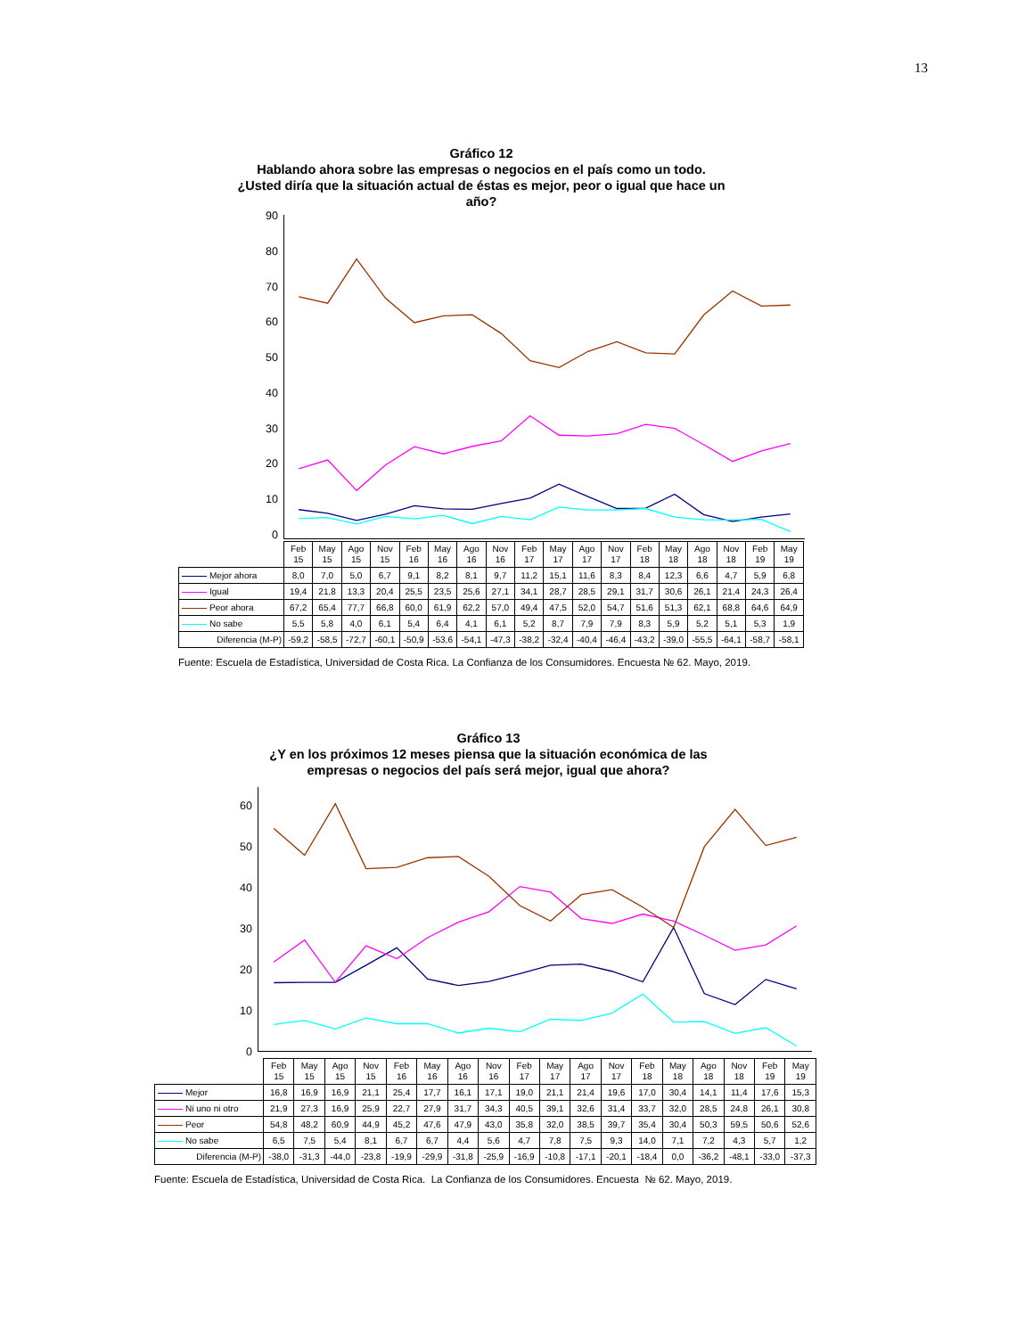13
Gráfico 12
Hablando ahora sobre las empresas o negocios en el país como un todo.
¿Usted diría que la situación actual de éstas es mejor, peor o igual que hace un
año?
90
80
70
60
50
40
30
20
10
0
| | Feb 15 | May 15 | Ago 15 | Nov 15 | Feb 16 | May 16 | Ago 16 | Nov 16 | Feb 17 | May 17 | Ago 17 | Nov 17 | Feb 18 | May 18 | Ago 18 | Nov 18 | Feb 19 | May 19 |
| Mejor ahora | 8,0 | 7,0 | 5,0 | 6,7 | 9,1 | 8,2 | 8,1 | 9,7 | 11,2 | 15,1 | 11,6 | 8,3 | 8,4 | 12,3 | 6,6 | 4,7 | 5,9 | 6,8 |
| Igual | 19,4 | 21,8 | 13,3 | 20,4 | 25,5 | 23,5 | 25,6 | 27,1 | 34,1 | 28,7 | 28,5 | 29,1 | 31,7 | 30,6 | 26,1 | 21,4 | 24,3 | 26,4 |
| Peor ahora | 67,2 | 65,4 | 77,7 | 66,8 | 60,0 | 61,9 | 62,2 | 57,0 | 49,4 | 47,5 | 52,0 | 54,7 | 51,6 | 51,3 | 62,1 | 68,8 | 64,6 | 64,9 |
| No sabe | 5,5 | 5,8 | 4,0 | 6,1 | 5,4 | 6,4 | 4,1 | 6,1 | 5,2 | 8,7 | 7,9 | 7,9 | 8,3 | 5,9 | 5,2 | 5,1 | 5,3 | 1,9 |
| Diferencia (M-P) | -59,2 | -58,5 | -72,7 | -60,1 | -50,9 | -53,6 | -54,1 | -47,3 | -38,2 | -32,4 | -40,4 | -46,4 | -43,2 | -39,0 | -55,5 | -64,1 | -58,7 | -58,1 |
Fuente: Escuela de Estadística, Universidad de Costa Rica. La Confianza de los Consumidores. Encuesta № 62. Mayo, 2019.
Gráfico 13
¿Y en los próximos 12 meses piensa que la situación económica de las
empresas o negocios del país será mejor, igual que ahora?
60
50
40
30
20
10
0
| | Feb 15 | May 15 | Ago 15 | Nov 15 | Feb 16 | May 16 | Ago 16 | Nov 16 | Feb 17 | May 17 | Ago 17 | Nov 17 | Feb 18 | May 18 | Ago 18 | Nov 18 | Feb 19 | May 19 |
| Mejor | 16,8 | 16,9 | 16,9 | 21,1 | 25,4 | 17,7 | 16,1 | 17,1 | 19,0 | 21,1 | 21,4 | 19,6 | 17,0 | 30,4 | 14,1 | 11,4 | 17,6 | 15,3 |
| Ni uno ni otro | 21,9 | 27,3 | 16,9 | 25,9 | 22,7 | 27,9 | 31,7 | 34,3 | 40,5 | 39,1 | 32,6 | 31,4 | 33,7 | 32,0 | 28,5 | 24,8 | 26,1 | 30,8 |
| Peor | 54,8 | 48,2 | 60,9 | 44,9 | 45,2 | 47,6 | 47,9 | 43,0 | 35,8 | 32,0 | 38,5 | 39,7 | 35,4 | 30,4 | 50,3 | 59,5 | 50,6 | 52,6 |
| No sabe | 6,5 | 7,5 | 5,4 | 8,1 | 6,7 | 6,7 | 4,4 | 5,6 | 4,7 | 7,8 | 7,5 | 9,3 | 14,0 | 7,1 | 7,2 | 4,3 | 5,7 | 1,2 |
| Diferencia (M-P) | -38,0 | -31,3 | -44,0 | -23,8 | -19,9 | -29,9 | -31,8 | -25,9 | -16,9 | -10,8 | -17,1 | -20,1 | -18,4 | 0,0 | -36,2 | -48,1 | -33,0 | -37,3 |
Fuente: Escuela de Estadística, Universidad de Costa Rica. La Confianza de los Consumidores. Encuesta № 62. Mayo, 2019.